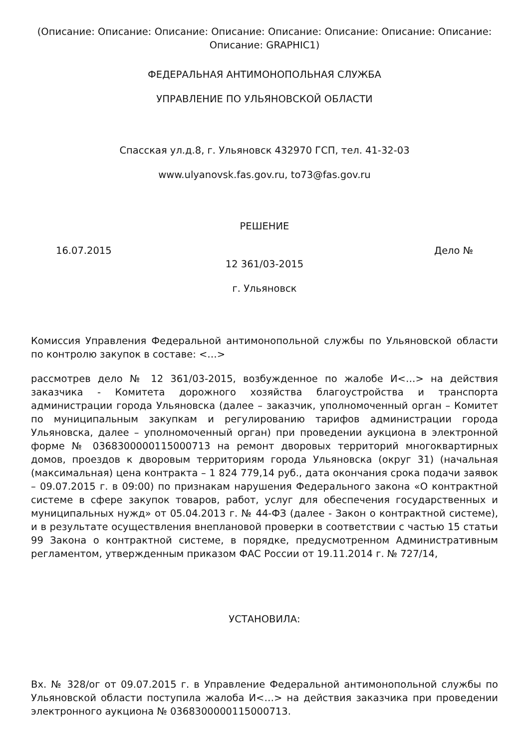(Описание: Описание: Описание: Описание: Описание: Описание: Описание: Описание: Описание: GRAPHIC1)
ФЕДЕРАЛЬНАЯ АНТИМОНОПОЛЬНАЯ СЛУЖБА
УПРАВЛЕНИЕ ПО УЛЬЯНОВСКОЙ ОБЛАСТИ
Спасская ул.д.8, г. Ульяновск 432970 ГСП, тел. 41-32-03
www.ulyanovsk.fas.gov.ru, to73@fas.gov.ru
РЕШЕНИЕ
16.07.2015 Дело №
12 361/03-2015
г. Ульяновск
Комиссия Управления Федеральной антимонопольной службы по Ульяновской области по контролю закупок в составе: <…>
рассмотрев дело № 12 361/03-2015, возбужденное по жалобе И<…> на действия заказчика - Комитета дорожного хозяйства благоустройства и транспорта администрации города Ульяновска (далее – заказчик, уполномоченный орган – Комитет по муниципальным закупкам и регулированию тарифов администрации города Ульяновска, далее – уполномоченный орган) при проведении аукциона в электронной форме № 0368300000115000713 на ремонт дворовых территорий многоквартирных домов, проездов к дворовым территориям города Ульяновска (округ 31) (начальная (максимальная) цена контракта – 1 824 779,14 руб., дата окончания срока подачи заявок – 09.07.2015 г. в 09:00) по признакам нарушения Федерального закона «О контрактной системе в сфере закупок товаров, работ, услуг для обеспечения государственных и муниципальных нужд» от 05.04.2013 г. № 44-ФЗ (далее - Закон о контрактной системе), и в результате осуществления внеплановой проверки в соответствии с частью 15 статьи 99 Закона о контрактной системе, в порядке, предусмотренном Административным регламентом, утвержденным приказом ФАС России от 19.11.2014 г. № 727/14,
УСТАНОВИЛА:
Вх. № 328/ог от 09.07.2015 г. в Управление Федеральной антимонопольной службы по Ульяновской области поступила жалоба И<…> на действия заказчика при проведении электронного аукциона № 0368300000115000713.